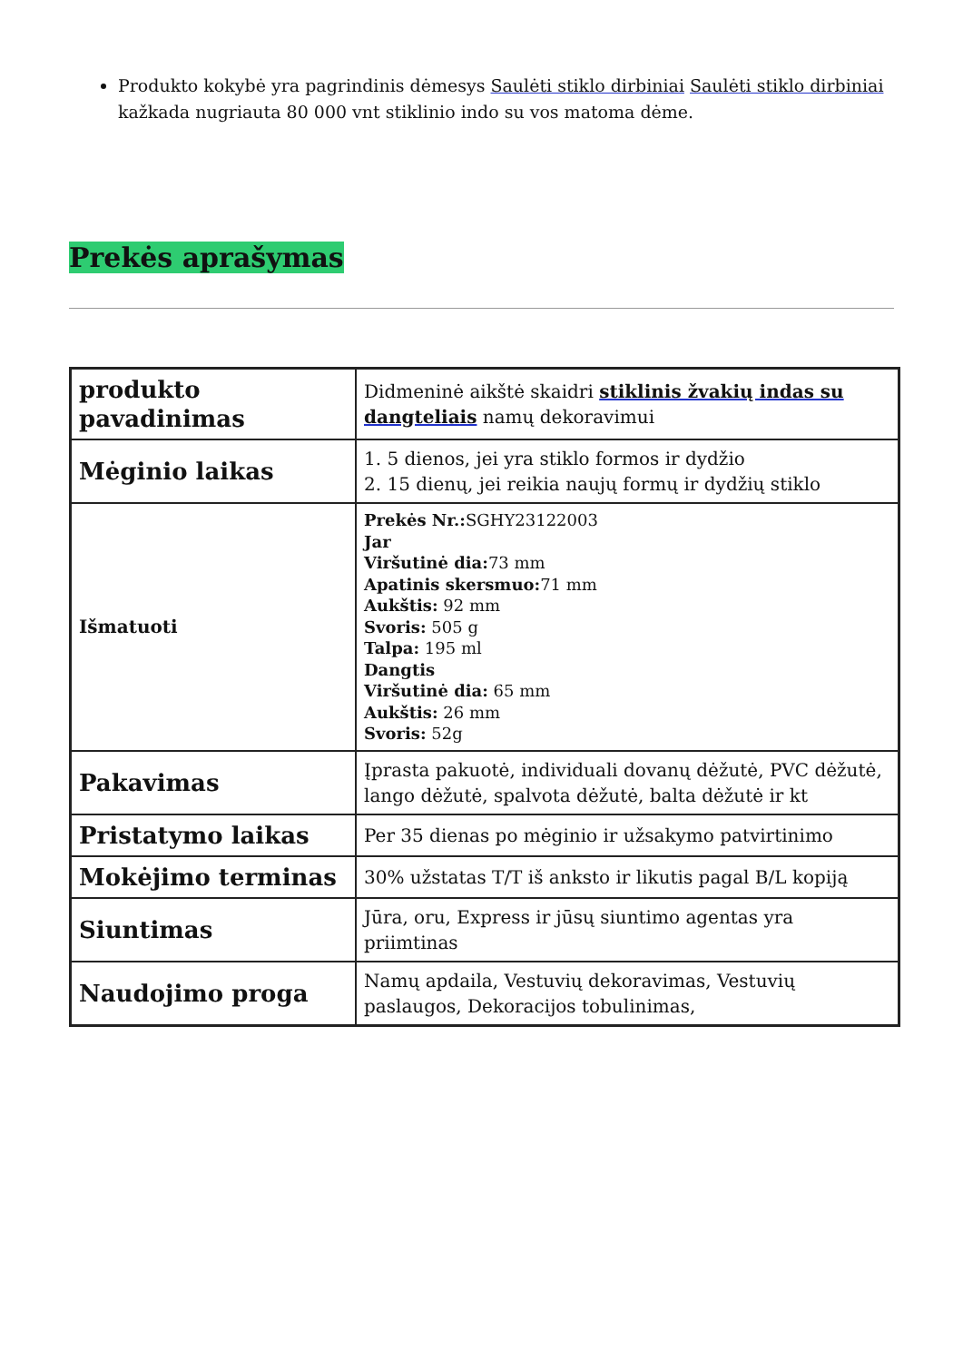Produkto kokybė yra pagrindinis dėmesys Saulėti stiklo dirbiniai Saulėti stiklo dirbiniai kažkada nugriauta 80 000 vnt stiklinio indo su vos matoma dėme.
Prekės aprašymas
| produkto pavadinimas | Didmeninė aikštė skaidri stiklinis žvakių indas su dangteliais namų dekoravimui |
| Mėginio laikas | 1. 5 dienos, jei yra stiklo formos ir dydžio 2. 15 dienų, jei reikia naujų formų ir dydžių stiklo |
| Išmatuoti | Prekės Nr.: SGHY23122003 Jar Viršutinė dia: 73 mm Apatinis skersmuo: 71 mm Aukštis: 92 mm Svoris: 505 g Talpa: 195 ml Dangtis Viršutinė dia: 65 mm Aukštis: 26 mm Svoris: 52g |
| Pakavimas | Įprasta pakuotė, individuali dovanų dėžutė, PVC dėžutė, lango dėžutė, spalvota dėžutė, balta dėžutė ir kt |
| Pristatymo laikas | Per 35 dienas po mėginio ir užsakymo patvirtinimo |
| Mokėjimo terminas | 30% užstatas T/T iš anksto ir likutis pagal B/L kopiją |
| Siuntimas | Jūra, oru, Express ir jūsų siuntimo agentas yra priimtinas |
| Naudojimo proga | Namų apdaila, Vestuvių dekoravimas, Vestuvių paslaugos, Dekoracijos tobulinimas, |